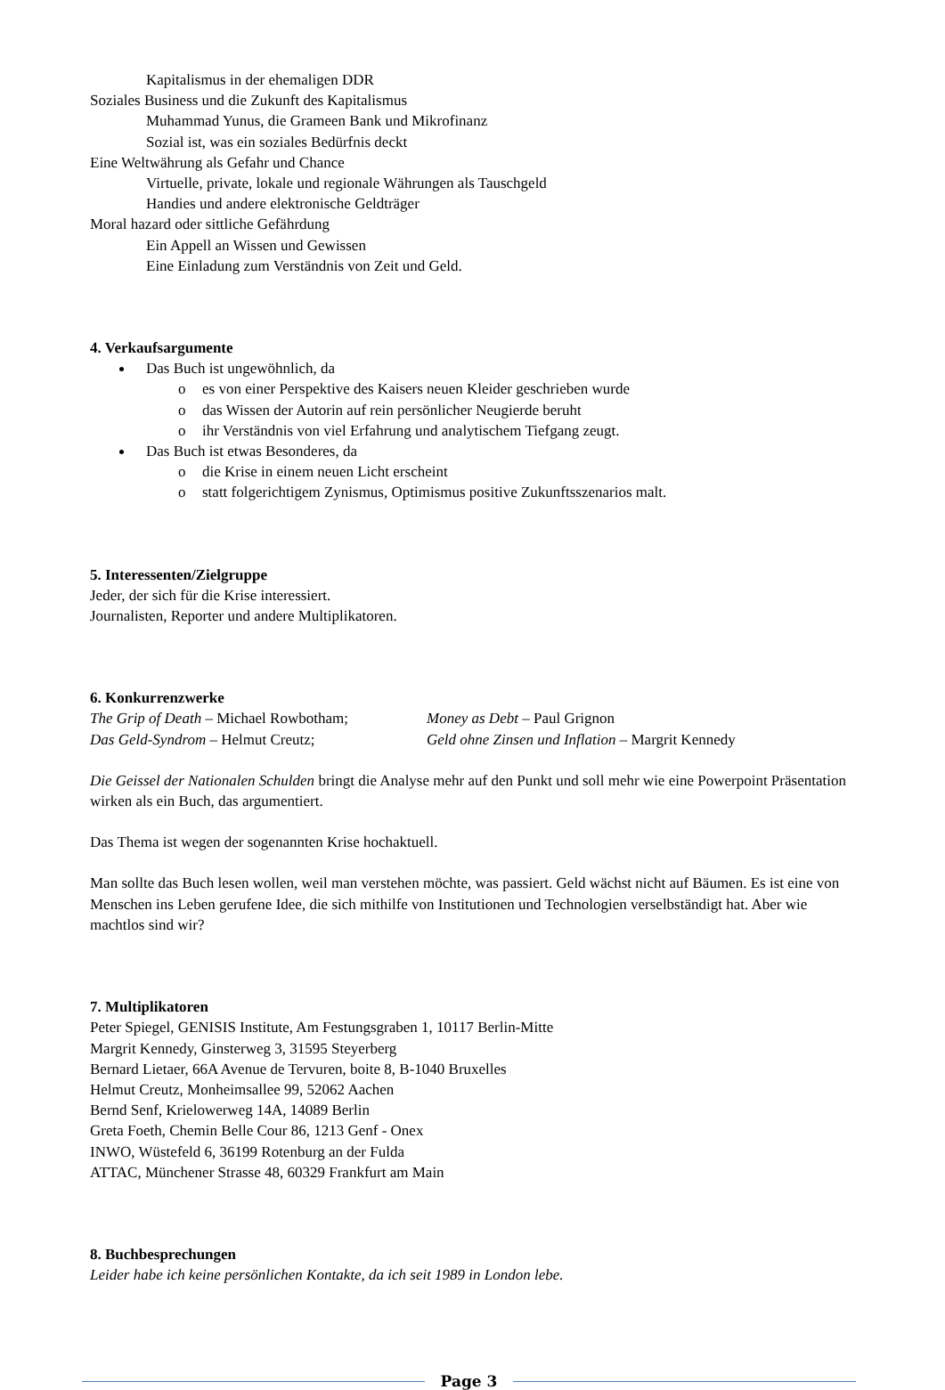Kapitalismus in der ehemaligen DDR
Soziales Business und die Zukunft des Kapitalismus
Muhammad Yunus, die Grameen Bank und Mikrofinanz
Sozial ist, was ein soziales Bedürfnis deckt
Eine Weltwährung als Gefahr und Chance
Virtuelle, private, lokale und regionale Währungen als Tauschgeld
Handies und andere elektronische Geldträger
Moral hazard oder sittliche Gefährdung
Ein Appell an Wissen und Gewissen
Eine Einladung zum Verständnis von Zeit und Geld.
4. Verkaufsargumente
Das Buch ist ungewöhnlich, da
o es von einer Perspektive des Kaisers neuen Kleider geschrieben wurde
o das Wissen der Autorin auf rein persönlicher Neugierde beruht
o ihr Verständnis von viel Erfahrung und analytischem Tiefgang zeugt.
Das Buch ist etwas Besonderes, da
o die Krise in einem neuen Licht erscheint
o statt folgerichtigem Zynismus, Optimismus positive Zukunftsszenarios malt.
5. Interessenten/Zielgruppe
Jeder, der sich für die Krise interessiert.
Journalisten, Reporter und andere Multiplikatoren.
6. Konkurrenzwerke
The Grip of Death – Michael Rowbotham;
Money as Debt – Paul Grignon
Das Geld-Syndrom – Helmut Creutz; Geld ohne Zinsen und Inflation – Margrit Kennedy
Die Geissel der Nationalen Schulden bringt die Analyse mehr auf den Punkt und soll mehr wie eine Powerpoint Präsentation wirken als ein Buch, das argumentiert.
Das Thema ist wegen der sogenannten Krise hochaktuell.
Man sollte das Buch lesen wollen, weil man verstehen möchte, was passiert. Geld wächst nicht auf Bäumen. Es ist eine von Menschen ins Leben gerufene Idee, die sich mithilfe von Institutionen und Technologien verselbständigt hat. Aber wie machtlos sind wir?
7. Multiplikatoren
Peter Spiegel, GENISIS Institute, Am Festungsgraben 1, 10117 Berlin-Mitte
Margrit Kennedy, Ginsterweg 3, 31595 Steyerberg
Bernard Lietaer, 66A Avenue de Tervuren, boite 8, B-1040 Bruxelles
Helmut Creutz, Monheimsallee 99, 52062 Aachen
Bernd Senf, Krielowerweg 14A, 14089 Berlin
Greta Foeth, Chemin Belle Cour 86, 1213 Genf - Onex
INWO, Wüstefeld 6, 36199 Rotenburg an der Fulda
ATTAC, Münchener Strasse 48, 60329 Frankfurt am Main
8. Buchbesprechungen
Leider habe ich keine persönlichen Kontakte, da ich seit 1989 in London lebe.
Page 3